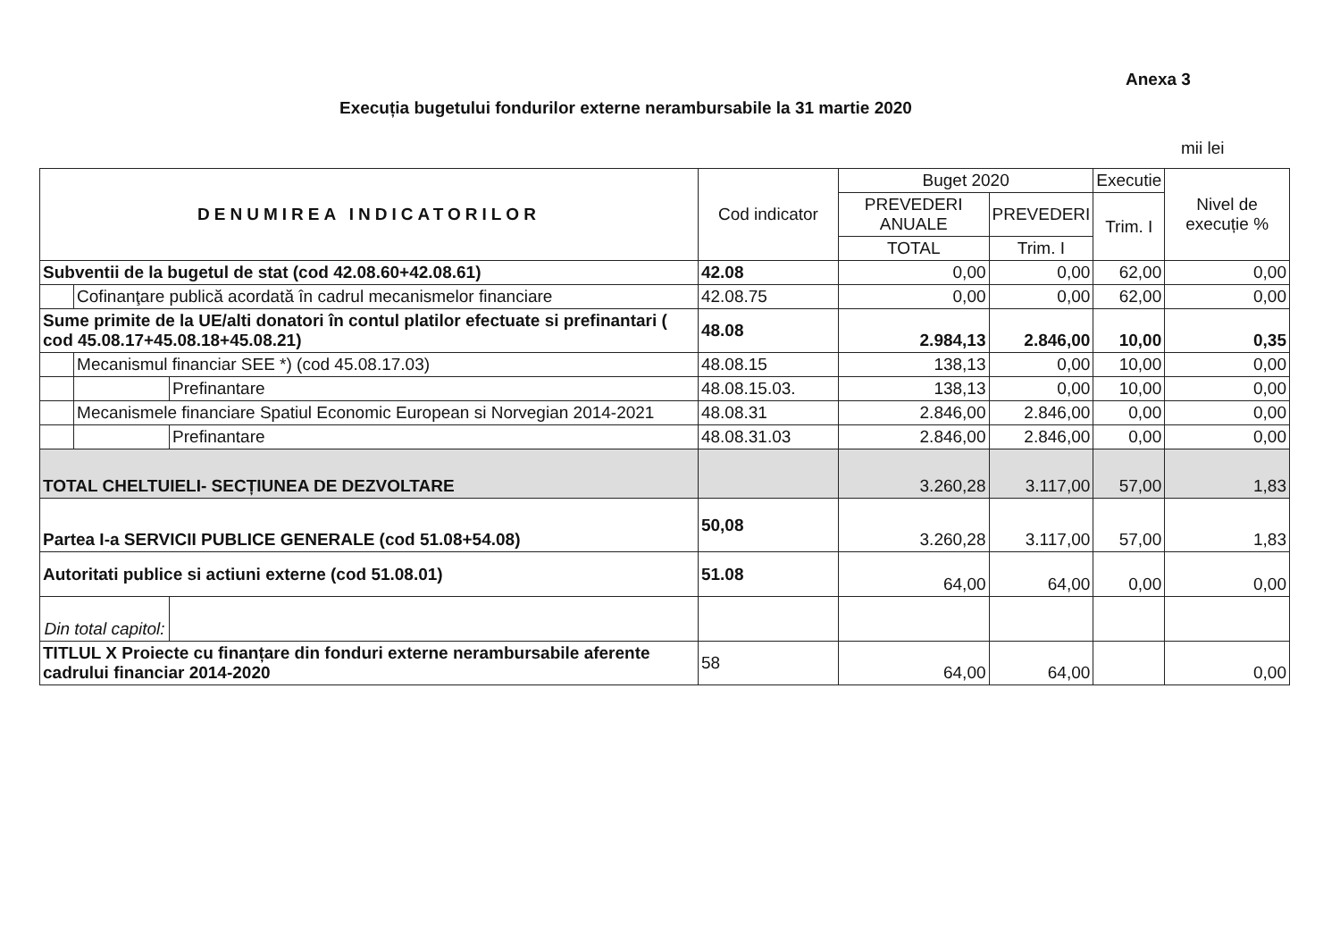Anexa 3
Execuția bugetului fondurilor externe nerambursabile la 31 martie 2020
mii lei
| DENUMIREA INDICATORILOR | | | Cod indicator | Buget 2020 | | Executie | Nivel de execuție % |
| --- | --- | --- | --- | --- | --- | --- | --- |
| | | | | PREVEDERI ANUALE | PREVEDERI | Trim. I | |
| | | | | TOTAL | Trim. I | | |
| Subventii de la bugetul de stat (cod 42.08.60+42.08.61) | | | 42.08 | 0,00 | 0,00 | 62,00 | 0,00 |
| | Cofinanţare publică acordată în cadrul mecanismelor financiare | | 42.08.75 | 0,00 | 0,00 | 62,00 | 0,00 |
| Sume primite de la UE/alti donatori în contul platilor efectuate si prefinantari ( cod 45.08.17+45.08.18+45.08.21) | | | 48.08 | 2.984,13 | 2.846,00 | 10,00 | 0,35 |
| | Mecanismul financiar SEE *) (cod 45.08.17.03) | | 48.08.15 | 138,13 | 0,00 | 10,00 | 0,00 |
| | | Prefinantare | 48.08.15.03. | 138,13 | 0,00 | 10,00 | 0,00 |
| | Mecanismele financiare Spatiul Economic European si Norvegian 2014-2021 | | 48.08.31 | 2.846,00 | 2.846,00 | 0,00 | 0,00 |
| | | Prefinantare | 48.08.31.03 | 2.846,00 | 2.846,00 | 0,00 | 0,00 |
| TOTAL CHELTUIELI- SECȚIUNEA DE DEZVOLTARE | | | | 3.260,28 | 3.117,00 | 57,00 | 1,83 |
| Partea I-a SERVICII PUBLICE GENERALE (cod 51.08+54.08) | | | 50,08 | 3.260,28 | 3.117,00 | 57,00 | 1,83 |
| Autoritati publice si actiuni externe (cod 51.08.01) | | | 51.08 | 64,00 | 64,00 | 0,00 | 0,00 |
| Din total capitol: | | | | | | | |
| TITLUL X Proiecte cu finanțare din fonduri externe nerambursabile aferente cadrului financiar 2014-2020 | | | 58 | 64,00 | 64,00 | | 0,00 |